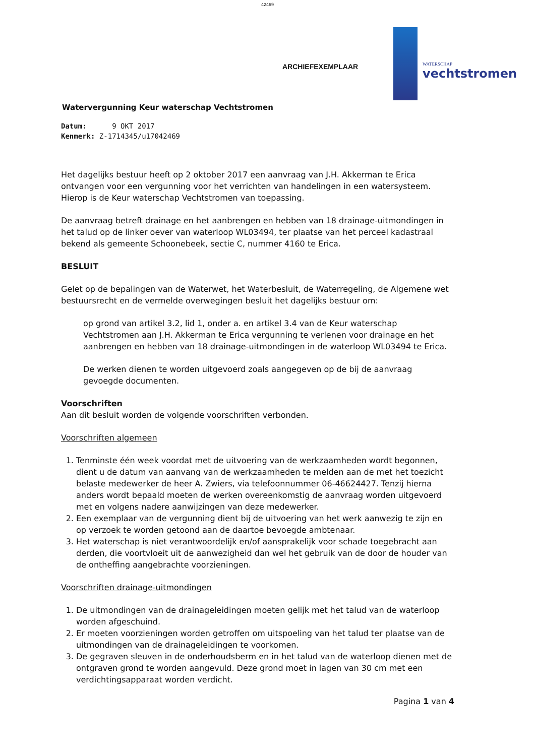42469
ARCHIEFEXEMPLAAR
WATERSCHAP
vechtstromen
Watervergunning Keur waterschap Vechtstromen
Datum: 9 OKT 2017
Kenmerk: Z-1714345/u17042469
Het dagelijks bestuur heeft op 2 oktober 2017 een aanvraag van J.H. Akkerman te Erica ontvangen voor een vergunning voor het verrichten van handelingen in een watersysteem. Hierop is de Keur waterschap Vechtstromen van toepassing.
De aanvraag betreft drainage en het aanbrengen en hebben van 18 drainage-uitmondingen in het talud op de linker oever van waterloop WL03494, ter plaatse van het perceel kadastraal bekend als gemeente Schoonebeek, sectie C, nummer 4160 te Erica.
BESLUIT
Gelet op de bepalingen van de Waterwet, het Waterbesluit, de Waterregeling, de Algemene wet bestuursrecht en de vermelde overwegingen besluit het dagelijks bestuur om:
op grond van artikel 3.2, lid 1, onder a. en artikel 3.4 van de Keur waterschap Vechtstromen aan J.H. Akkerman te Erica vergunning te verlenen voor drainage en het aanbrengen en hebben van 18 drainage-uitmondingen in de waterloop WL03494 te Erica.
De werken dienen te worden uitgevoerd zoals aangegeven op de bij de aanvraag gevoegde documenten.
Voorschriften
Aan dit besluit worden de volgende voorschriften verbonden.
Voorschriften algemeen
1. Tenminste één week voordat met de uitvoering van de werkzaamheden wordt begonnen, dient u de datum van aanvang van de werkzaamheden te melden aan de met het toezicht belaste medewerker de heer A. Zwiers, via telefoonnummer 06-46624427. Tenzij hierna anders wordt bepaald moeten de werken overeenkomstig de aanvraag worden uitgevoerd met en volgens nadere aanwijzingen van deze medewerker.
2. Een exemplaar van de vergunning dient bij de uitvoering van het werk aanwezig te zijn en op verzoek te worden getoond aan de daartoe bevoegde ambtenaar.
3. Het waterschap is niet verantwoordelijk en/of aansprakelijk voor schade toegebracht aan derden, die voortvloeit uit de aanwezigheid dan wel het gebruik van de door de houder van de ontheffing aangebrachte voorzieningen.
Voorschriften drainage-uitmondingen
1. De uitmondingen van de drainageleidingen moeten gelijk met het talud van de waterloop worden afgeschuind.
2. Er moeten voorzieningen worden getroffen om uitspoeling van het talud ter plaatse van de uitmondingen van de drainageleidingen te voorkomen.
3. De gegraven sleuven in de onderhoudsberm en in het talud van de waterloop dienen met de ontgraven grond te worden aangevuld. Deze grond moet in lagen van 30 cm met een verdichtingsapparaat worden verdicht.
Pagina 1 van 4